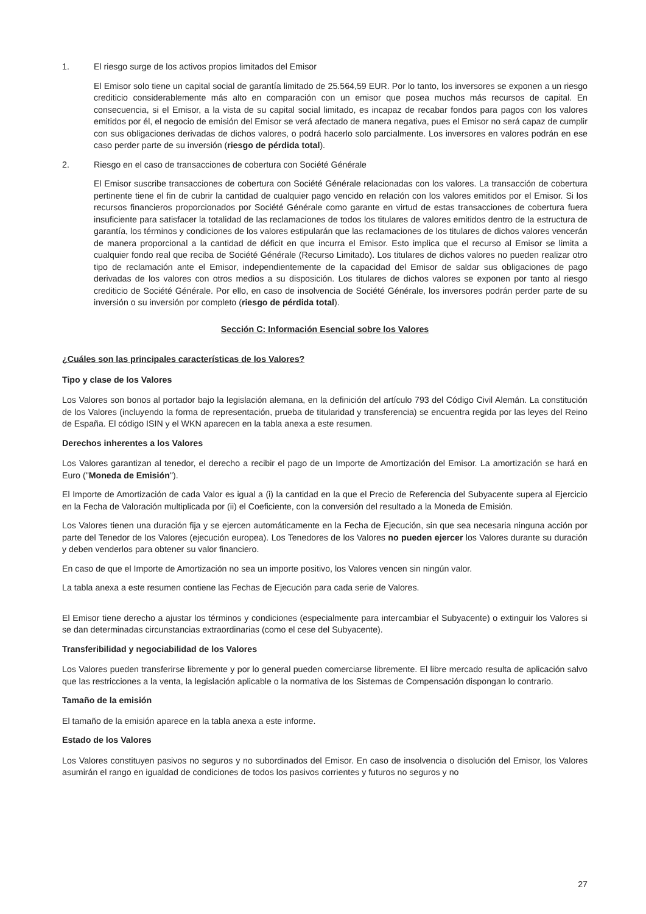1. El riesgo surge de los activos propios limitados del Emisor
El Emisor solo tiene un capital social de garantía limitado de 25.564,59 EUR. Por lo tanto, los inversores se exponen a un riesgo crediticio considerablemente más alto en comparación con un emisor que posea muchos más recursos de capital. En consecuencia, si el Emisor, a la vista de su capital social limitado, es incapaz de recabar fondos para pagos con los valores emitidos por él, el negocio de emisión del Emisor se verá afectado de manera negativa, pues el Emisor no será capaz de cumplir con sus obligaciones derivadas de dichos valores, o podrá hacerlo solo parcialmente. Los inversores en valores podrán en ese caso perder parte de su inversión (riesgo de pérdida total).
2. Riesgo en el caso de transacciones de cobertura con Société Générale
El Emisor suscribe transacciones de cobertura con Société Générale relacionadas con los valores. La transacción de cobertura pertinente tiene el fin de cubrir la cantidad de cualquier pago vencido en relación con los valores emitidos por el Emisor. Si los recursos financieros proporcionados por Société Générale como garante en virtud de estas transacciones de cobertura fuera insuficiente para satisfacer la totalidad de las reclamaciones de todos los titulares de valores emitidos dentro de la estructura de garantía, los términos y condiciones de los valores estipularán que las reclamaciones de los titulares de dichos valores vencerán de manera proporcional a la cantidad de déficit en que incurra el Emisor. Esto implica que el recurso al Emisor se limita a cualquier fondo real que reciba de Société Générale (Recurso Limitado). Los titulares de dichos valores no pueden realizar otro tipo de reclamación ante el Emisor, independientemente de la capacidad del Emisor de saldar sus obligaciones de pago derivadas de los valores con otros medios a su disposición. Los titulares de dichos valores se exponen por tanto al riesgo crediticio de Société Générale. Por ello, en caso de insolvencia de Société Générale, los inversores podrán perder parte de su inversión o su inversión por completo (riesgo de pérdida total).
Sección C: Información Esencial sobre los Valores
¿Cuáles son las principales características de los Valores?
Tipo y clase de los Valores
Los Valores son bonos al portador bajo la legislación alemana, en la definición del artículo 793 del Código Civil Alemán. La constitución de los Valores (incluyendo la forma de representación, prueba de titularidad y transferencia) se encuentra regida por las leyes del Reino de España. El código ISIN y el WKN aparecen en la tabla anexa a este resumen.
Derechos inherentes a los Valores
Los Valores garantizan al tenedor, el derecho a recibir el pago de un Importe de Amortización del Emisor. La amortización se hará en Euro ("Moneda de Emisión").
El Importe de Amortización de cada Valor es igual a (i) la cantidad en la que el Precio de Referencia del Subyacente supera al Ejercicio en la Fecha de Valoración multiplicada por (ii) el Coeficiente, con la conversión del resultado a la Moneda de Emisión.
Los Valores tienen una duración fija y se ejercen automáticamente en la Fecha de Ejecución, sin que sea necesaria ninguna acción por parte del Tenedor de los Valores (ejecución europea). Los Tenedores de los Valores no pueden ejercer los Valores durante su duración y deben venderlos para obtener su valor financiero.
En caso de que el Importe de Amortización no sea un importe positivo, los Valores vencen sin ningún valor.
La tabla anexa a este resumen contiene las Fechas de Ejecución para cada serie de Valores.
El Emisor tiene derecho a ajustar los términos y condiciones (especialmente para intercambiar el Subyacente) o extinguir los Valores si se dan determinadas circunstancias extraordinarias (como el cese del Subyacente).
Transferibilidad y negociabilidad de los Valores
Los Valores pueden transferirse libremente y por lo general pueden comerciarse libremente. El libre mercado resulta de aplicación salvo que las restricciones a la venta, la legislación aplicable o la normativa de los Sistemas de Compensación dispongan lo contrario.
Tamaño de la emisión
El tamaño de la emisión aparece en la tabla anexa a este informe.
Estado de los Valores
Los Valores constituyen pasivos no seguros y no subordinados del Emisor. En caso de insolvencia o disolución del Emisor, los Valores asumirán el rango en igualdad de condiciones de todos los pasivos corrientes y futuros no seguros y no
27